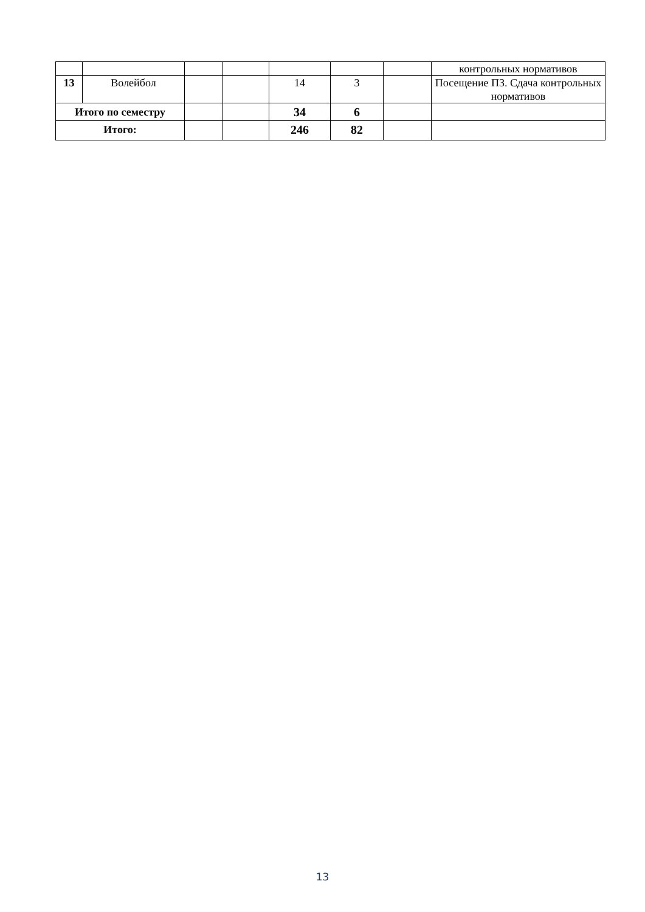| | | | | | | | контрольных нормативов |
| 13 | Волейбол | | | 14 | 3 | | Посещение ПЗ. Сдача контрольных нормативов |
| Итого по семестру | | | | 34 | 6 | | |
| Итого: | | | | 246 | 82 | | |
13